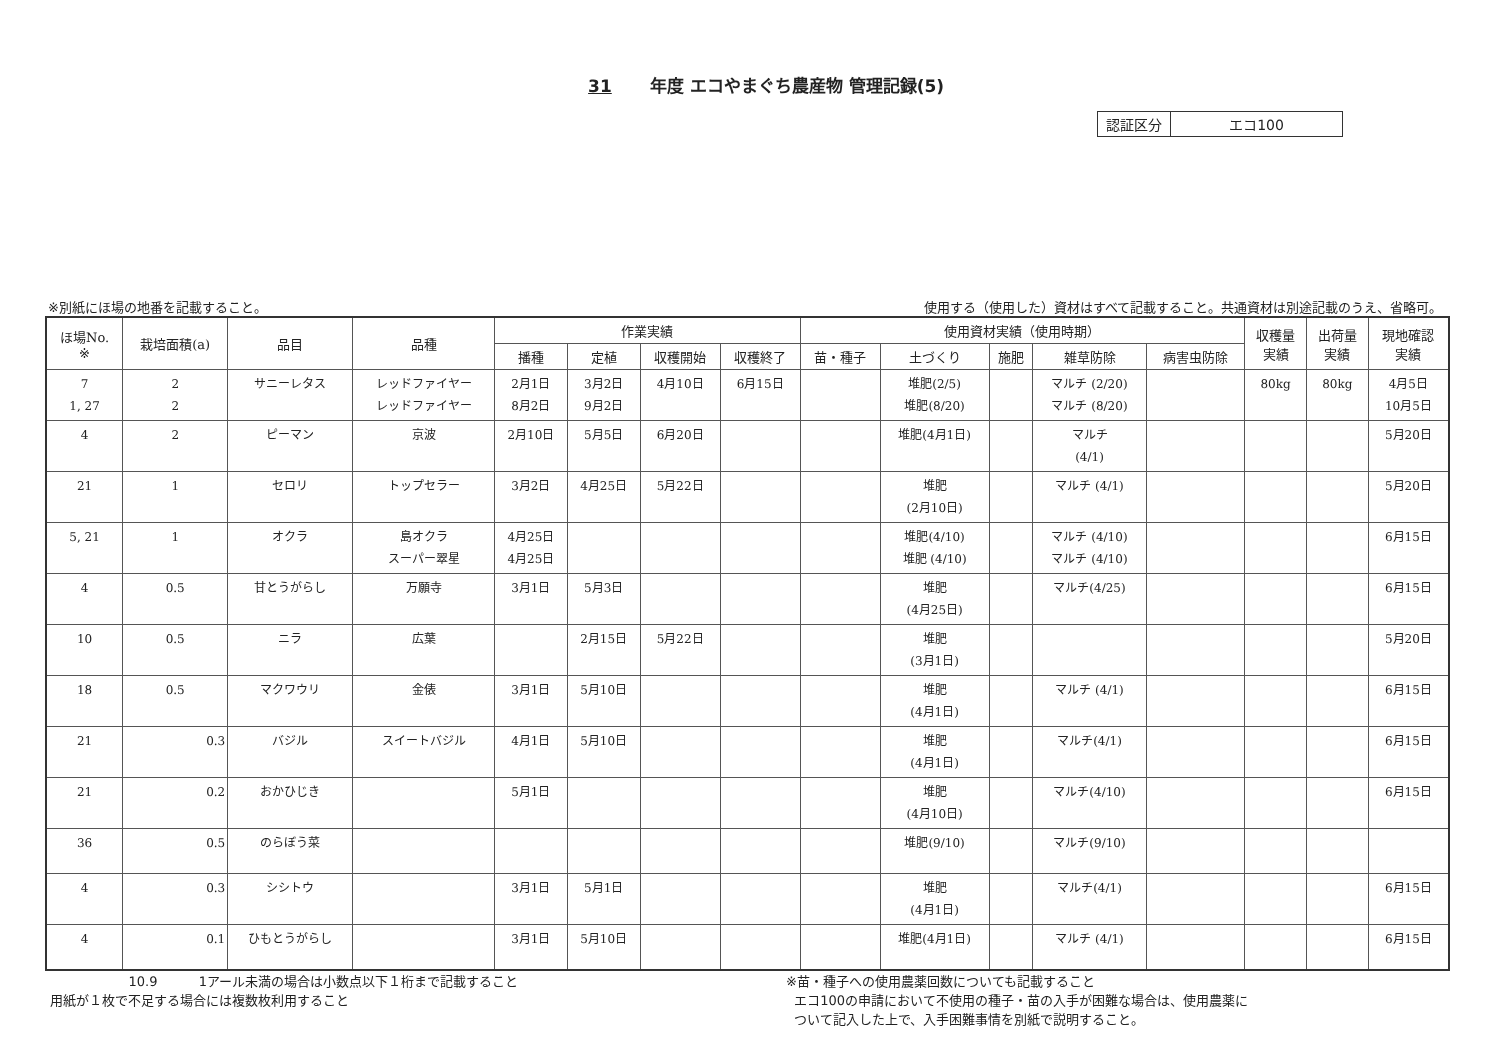31 年度 エコやまぐち農産物 管理記録(5)
| 認証区分 | エコ100 |
※別紙にほ場の地番を記載すること。 使用する（使用した）資材はすべて記載すること。共通資材は別途記載のうえ、省略可。
| ほ場No. ※ | 栽培面積(a) | 品目 | 品種 | 作業実績 | | | | 使用資材実績（使用時期） | | | | | 収穫量 実績 | 出荷量 実績 | 現地確認 実績 |
| --- | --- | --- | --- | --- | --- | --- | --- | --- | --- | --- | --- | --- | --- | --- | --- |
| | | | | 播種 | 定植 | 収穫開始 | 収穫終了 | 苗・種子 | 土づくり | 施肥 | 雑草防除 | 病害虫防除 | | | |
| 7 1, 27 | 2 2 | サニーレタス | レッドファイヤー レッドファイヤー | 2月1日 8月2日 | 3月2日 9月2日 | 4月10日 | 6月15日 | | 堆肥(2/5) 堆肥(8/20) | | マルチ (2/20) マルチ (8/20) | | 80kg | 80kg | 4月5日 10月5日 |
| 4 | 2 | ピーマン | 京波 | 2月10日 | 5月5日 | 6月20日 | | | 堆肥(4月1日) | | マルチ (4/1) | | | | 5月20日 |
| 21 | 1 | セロリ | トップセラー | 3月2日 | 4月25日 | 5月22日 | | | 堆肥 (2月10日) | | マルチ (4/1) | | | | 5月20日 |
| 5, 21 | 1 | オクラ | 島オクラ スーパー翠星 | 4月25日 4月25日 | | | | | 堆肥(4/10) 堆肥 (4/10) | | マルチ (4/10) マルチ (4/10) | | | | 6月15日 |
| 4 | 0.5 | 甘とうがらし | 万願寺 | 3月1日 | 5月3日 | | | | 堆肥 (4月25日) | | マルチ(4/25) | | | | 6月15日 |
| 10 | 0.5 | ニラ | 広葉 | | 2月15日 | 5月22日 | | | 堆肥 (3月1日) | | | | | | 5月20日 |
| 18 | 0.5 | マクワウリ | 金俵 | 3月1日 | 5月10日 | | | | 堆肥 (4月1日) | | マルチ (4/1) | | | | 6月15日 |
| 21 | 0.3 | バジル | スイートバジル | 4月1日 | 5月10日 | | | | 堆肥 (4月1日) | | マルチ(4/1) | | | | 6月15日 |
| 21 | 0.2 | おかひじき | | 5月1日 | | | | | 堆肥 (4月10日) | | マルチ(4/10) | | | | 6月15日 |
| 36 | 0.5 | のらぼう菜 | | | | | | | 堆肥(9/10) | | マルチ(9/10) | | | | |
| 4 | 0.3 | シシトウ | | 3月1日 | 5月1日 | | | | 堆肥 (4月1日) | | マルチ(4/1) | | | | 6月15日 |
| 4 | 0.1 | ひもとうがらし | | 3月1日 | 5月10日 | | | | 堆肥(4月1日) | | マルチ (4/1) | | | | 6月15日 |
10.9 1アール未満の場合は小数点以下１桁まで記載すること
用紙が１枚で不足する場合には複数枚利用すること
※苗・種子への使用農薬回数についても記載すること
エコ100の申請において不使用の種子・苗の入手が困難な場合は、使用農薬に
ついて記入した上で、入手困難事情を別紙で説明すること。